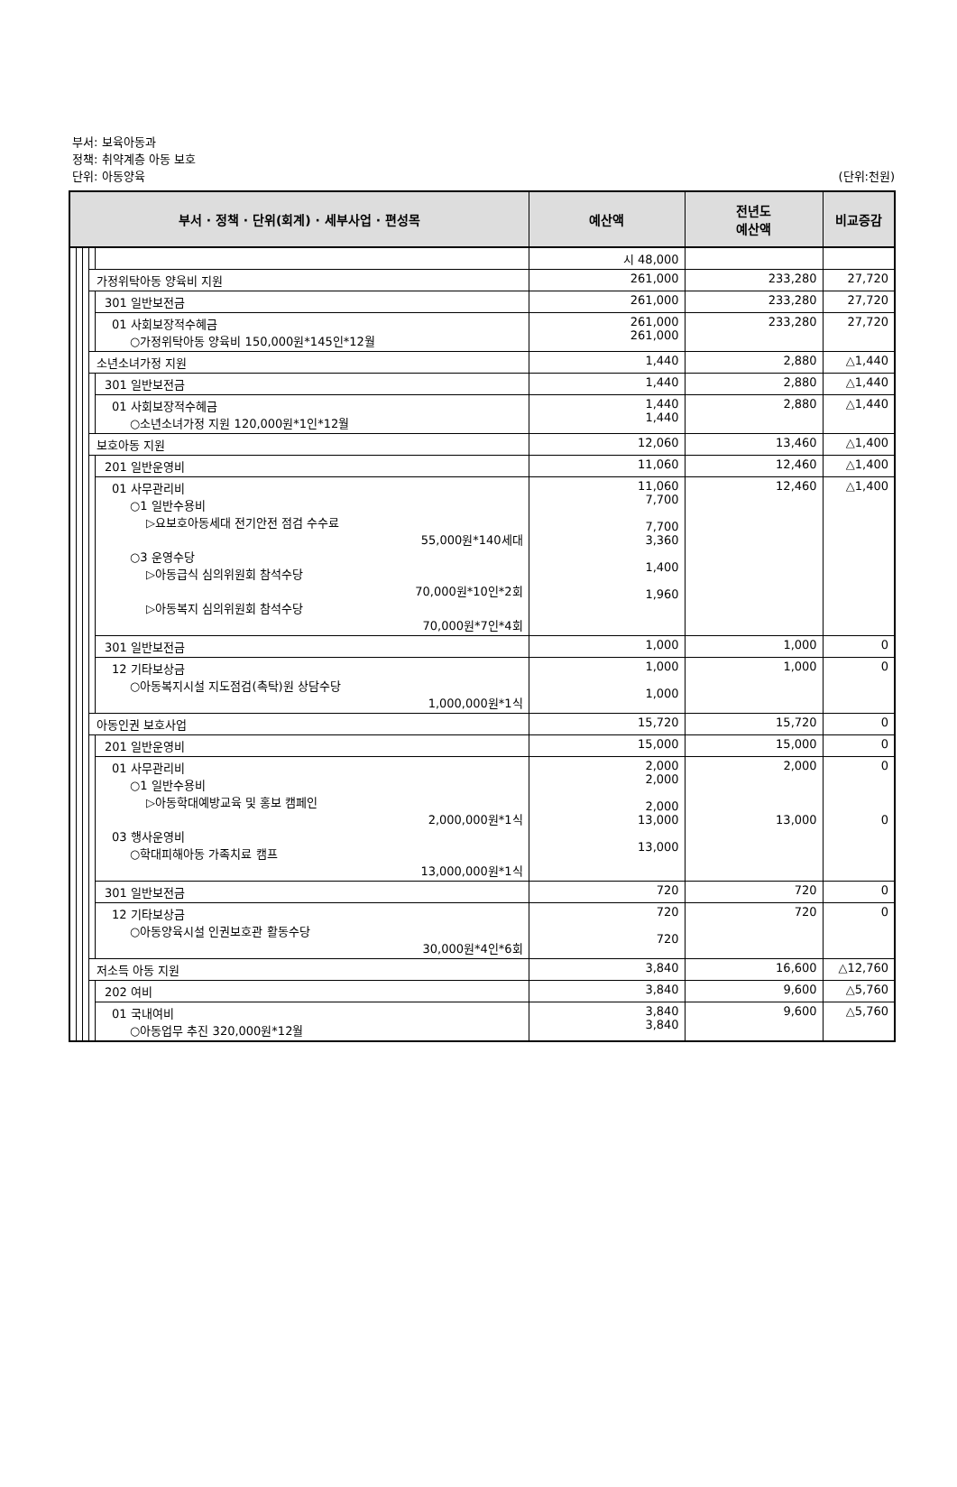부서: 보육아동과
정책: 취약계층 아동 보호
단위: 아동양육
(단위:천원)
| 부서 · 정책 · 단위(회계) · 세부사업 · 편성목 | | | | | 예산액 | 전년도 예산액 | 비교증감 |
| --- | --- | --- | --- | --- | --- | --- | --- |
| | | | | | 시 48,000 | | |
| | | | 가정위탁아동 양육비 지원 | | 261,000 | 233,280 | 27,720 |
| | | | | 301 일반보전금 | 261,000 | 233,280 | 27,720 |
| | | | | 01 사회보장적수혜금 ○가정위탁아동 양육비 150,000원*145인*12월 | 261,000 261,000 | 233,280 | 27,720 |
| | | | 소년소녀가정 지원 | | 1,440 | 2,880 | △1,440 |
| | | | | 301 일반보전금 | 1,440 | 2,880 | △1,440 |
| | | | | 01 사회보장적수혜금 ○소년소녀가정 지원 120,000원*1인*12월 | 1,440 1,440 | 2,880 | △1,440 |
| | | | 보호아동 지원 | | 12,060 | 13,460 | △1,400 |
| | | | | 201 일반운영비 | 11,060 | 12,460 | △1,400 |
| | | | | 01 사무관리비 ○1 일반수용비 ▷요보호아동세대 전기안전 점검 수수료 55,000원*140세대 ○3 운영수당 ▷아동급식 심의위원회 참석수당 70,000원*10인*2회 ▷아동복지 심의위원회 참석수당 70,000원*7인*4회 | 11,060 7,700 7,700 3,360 1,400 1,960 | 12,460 | △1,400 |
| | | | | 301 일반보전금 | 1,000 | 1,000 | 0 |
| | | | | 12 기타보상금 ○아동복지시설 지도점검(촉탁)원 상담수당 1,000,000원*1식 | 1,000 1,000 | 1,000 | 0 |
| | | | 아동인권 보호사업 | | 15,720 | 15,720 | 0 |
| | | | | 201 일반운영비 | 15,000 | 15,000 | 0 |
| | | | | 01 사무관리비 ○1 일반수용비 ▷아동학대예방교육 및 홍보 캠페인 2,000,000원*1식 03 행사운영비 ○학대피해아동 가족치료 캠프 13,000,000원*1식 | 2,000 2,000 2,000 13,000 13,000 | 2,000 13,000 | 0 0 |
| | | | | 301 일반보전금 | 720 | 720 | 0 |
| | | | | 12 기타보상금 ○아동양육시설 인권보호관 활동수당 30,000원*4인*6회 | 720 720 | 720 | 0 |
| | | | 저소득 아동 지원 | | 3,840 | 16,600 | △12,760 |
| | | | | 202 여비 | 3,840 | 9,600 | △5,760 |
| | | | | 01 국내여비 ○아동업무 추진 320,000원*12월 | 3,840 3,840 | 9,600 | △5,760 |